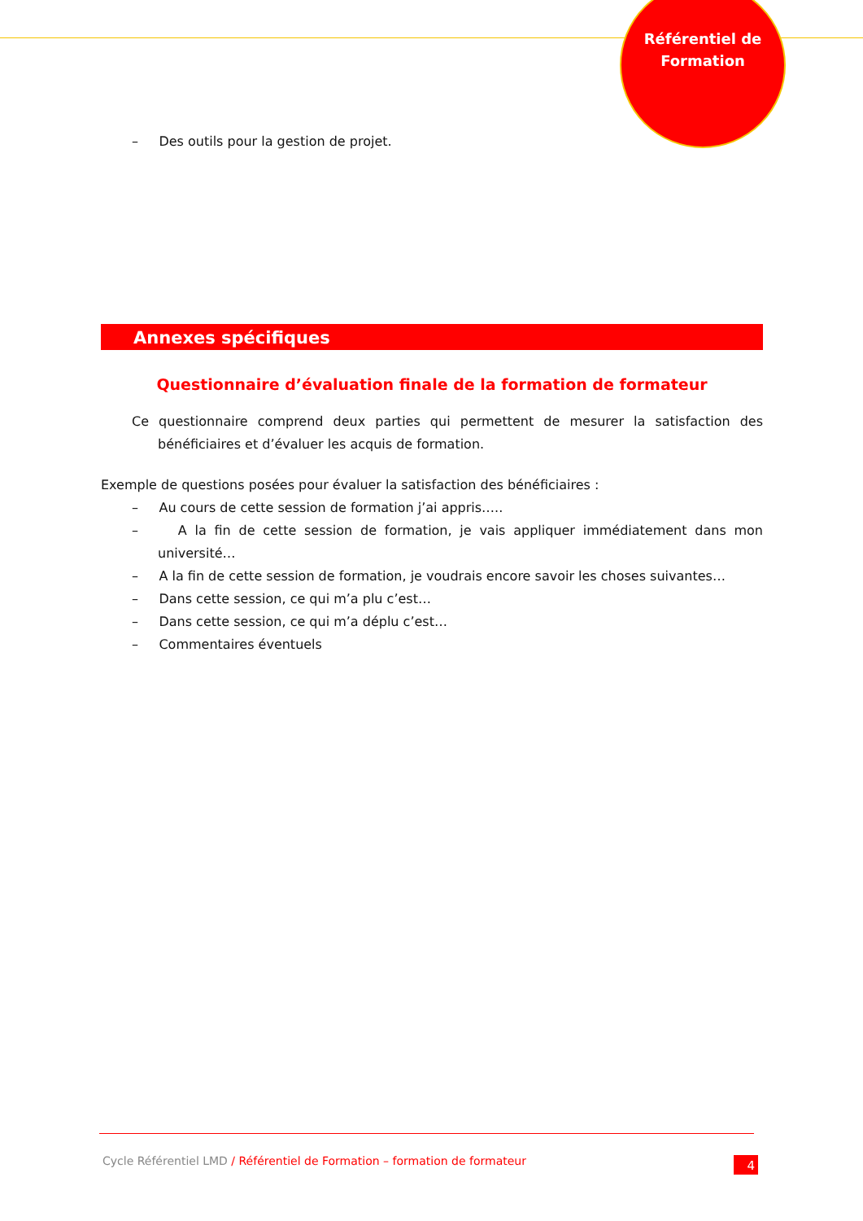Référentiel de
Formation
– Des outils pour la gestion de projet.
Annexes spécifiques
Questionnaire d’évaluation finale de la formation de formateur
Ce questionnaire comprend deux parties qui permettent de mesurer la satisfaction des bénéficiaires et d’évaluer les acquis de formation.
Exemple de questions posées pour évaluer la satisfaction des bénéficiaires :
– Au cours de cette session de formation j’ai appris…..
– A la fin de cette session de formation, je vais appliquer immédiatement dans mon université…
– A la fin de cette session de formation, je voudrais encore savoir les choses suivantes…
– Dans cette session, ce qui m’a plu c’est…
– Dans cette session, ce qui m’a déplu c’est…
– Commentaires éventuels
Cycle Référentiel LMD / Référentiel de Formation – formation de formateur
4